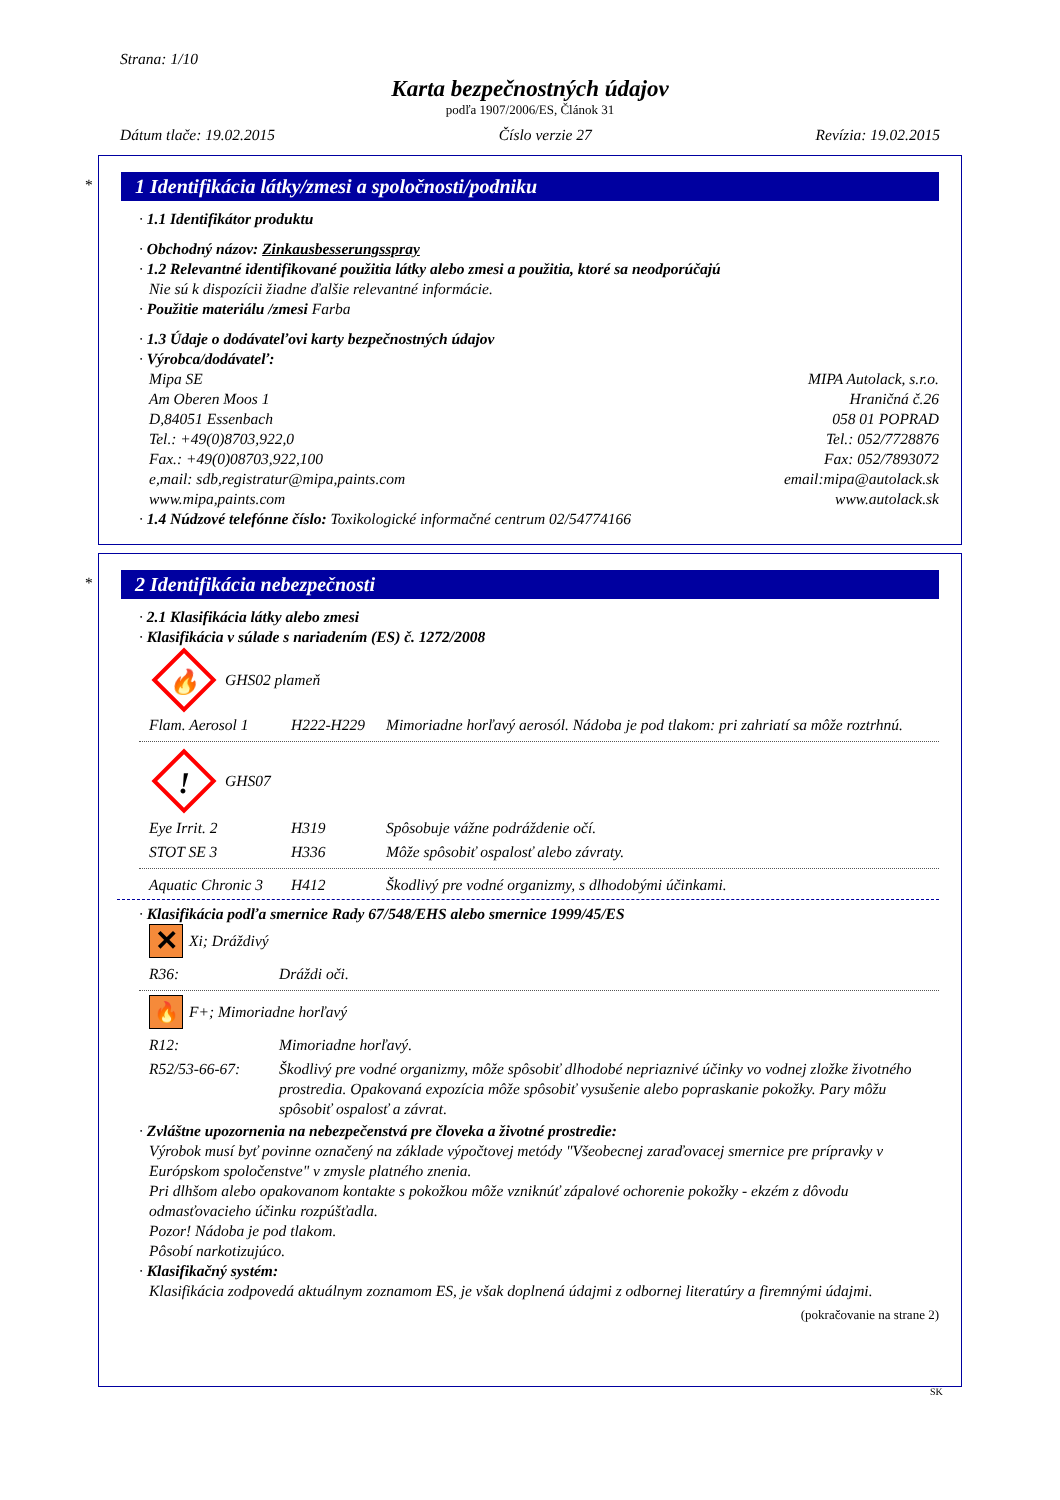Strana: 1/10
Karta bezpečnostných údajov
podľa 1907/2006/ES, Článok 31
Dátum tlače: 19.02.2015 Číslo verzie 27 Revízia: 19.02.2015
*
1 Identifikácia látky/zmesi a spoločnosti/podniku
· 1.1 Identifikátor produktu
· Obchodný názov: Zinkausbesserungsspray
· 1.2 Relevantné identifikované použitia látky alebo zmesi a použitia, ktoré sa neodporúčajú
Nie sú k dispozícii žiadne ďalšie relevantné informácie.
· Použitie materiálu /zmesi Farba
· 1.3 Údaje o dodávateľovi karty bezpečnostných údajov
· Výrobca/dodávateľ:
Mipa SE
Am Oberen Moos 1
D,84051 Essenbach
Tel.: +49(0)8703,922,0
Fax.: +49(0)08703,922,100
e,mail: sdb,registratur@mipa,paints.com
www.mipa,paints.com
MIPA Autolack, s.r.o.
Hraničná č.26
058 01 POPRAD
Tel.: 052/7728876
Fax: 052/7893072
email:mipa@autolack.sk
www.autolack.sk
· 1.4 Núdzové telefónne číslo: Toxikologické informačné centrum 02/54774166
*
2 Identifikácia nebezpečnosti
· 2.1 Klasifikácia látky alebo zmesi
· Klasifikácia v súlade s nariadením (ES) č. 1272/2008
🔥
GHS02 plameň
| Flam. Aerosol 1 | H222-H229 | Mimoriadne horľavý aerosól. Nádoba je pod tlakom: pri zahriatí sa môže roztrhnú. |
!
GHS07
| Eye Irrit. 2 | H319 | Spôsobuje vážne podráždenie očí. |
| STOT SE 3 | H336 | Môže spôsobiť ospalosť alebo závraty. |
| Aquatic Chronic 3 | H412 | Škodlivý pre vodné organizmy, s dlhodobými účinkami. |
· Klasifikácia podľa smernice Rady 67/548/EHS alebo smernice 1999/45/ES
✕ Xi; Dráždivý
| R36: | Dráždi oči. |
🔥 F+; Mimoriadne horľavý
| R12: | Mimoriadne horľavý. |
| R52/53-66-67: | Škodlivý pre vodné organizmy, môže spôsobiť dlhodobé nepriaznivé účinky vo vodnej zložke životného prostredia. Opakovaná expozícia môže spôsobiť vysušenie alebo popraskanie pokožky. Pary môžu spôsobiť ospalosť a závrat. |
· Zvláštne upozornenia na nebezpečenstvá pre človeka a životné prostredie:
Výrobok musí byť povinne označený na základe výpočtovej metódy "Všeobecnej zaraďovacej smernice pre prípravky v Európskom spoločenstve" v zmysle platného znenia.
Pri dlhšom alebo opakovanom kontakte s pokožkou môže vzniknúť zápalové ochorenie pokožky - ekzém z dôvodu odmasťovacieho účinku rozpúšťadla.
Pozor! Nádoba je pod tlakom.
Pôsobí narkotizujúco.
· Klasifikačný systém:
Klasifikácia zodpovedá aktuálnym zoznamom ES, je však doplnená údajmi z odbornej literatúry a firemnými údajmi.
(pokračovanie na strane 2)
SK